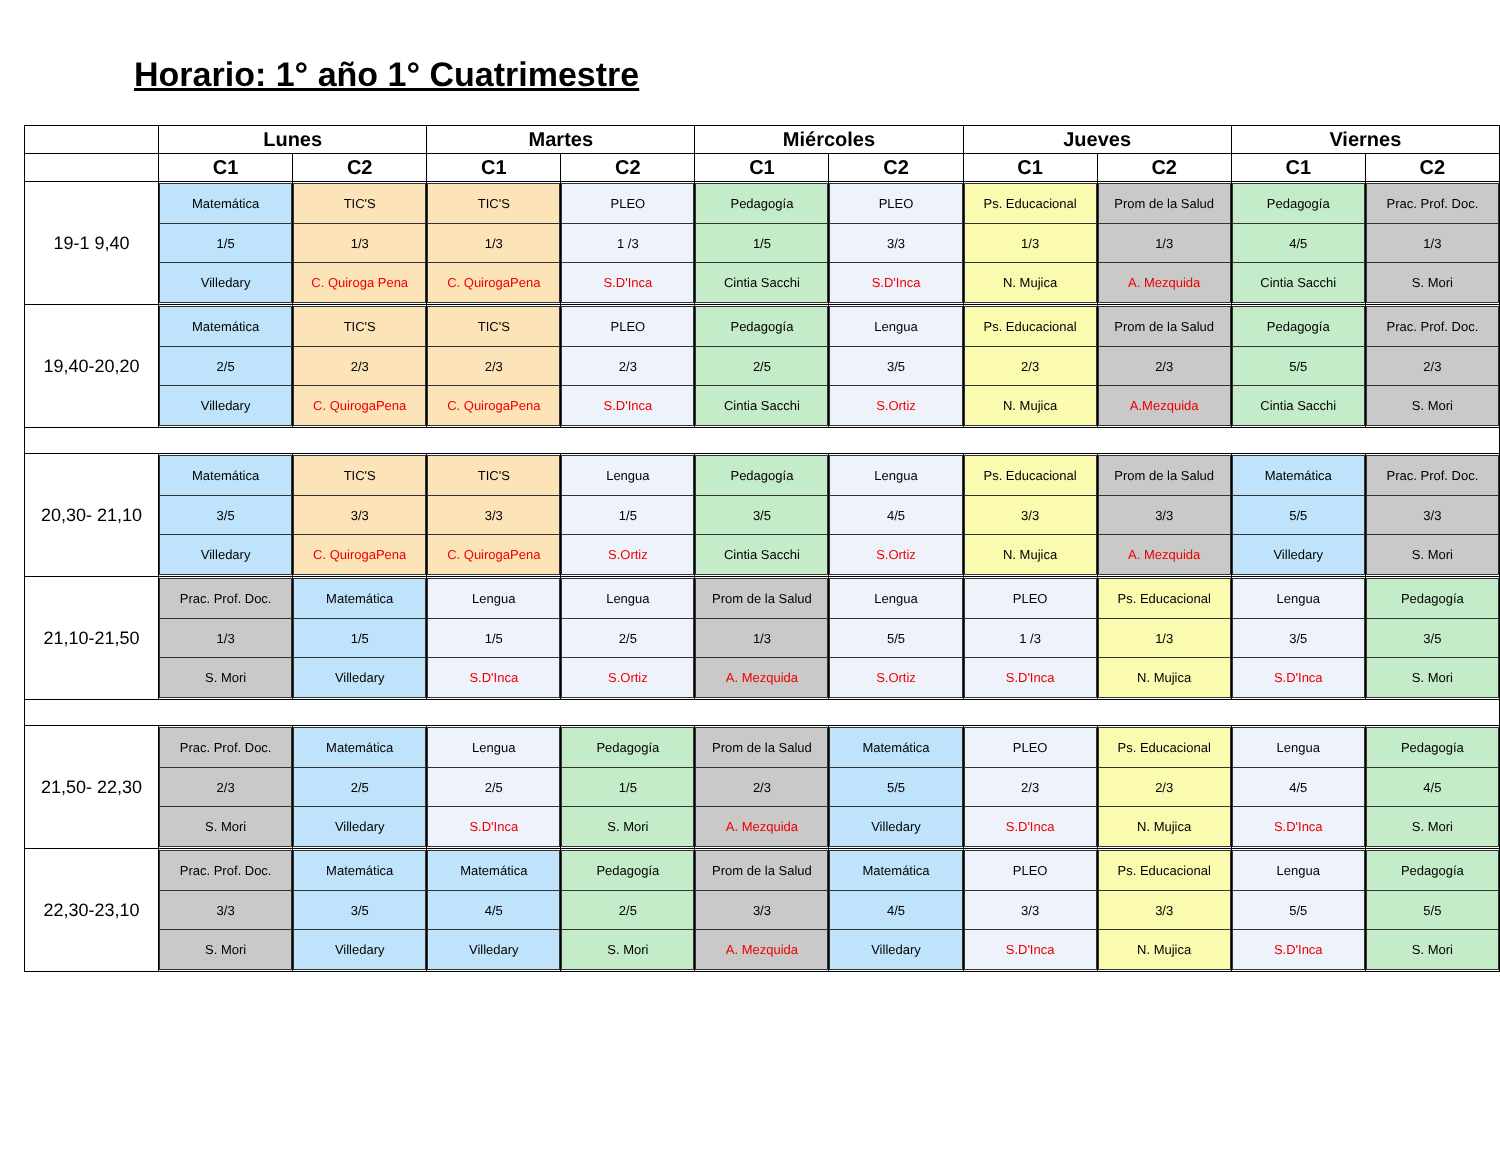Horario: 1° año 1° Cuatrimestre
| | Lunes | | Martes | | Miércoles | | Jueves | | Viernes | |
| --- | --- | --- | --- | --- | --- | --- | --- | --- | --- | --- |
| | C1 | C2 | C1 | C2 | C1 | C2 | C1 | C2 | C1 | C2 |
| 19-1 9,40 | Matemática 1/5 Villedary | TIC'S 1/3 C. Quiroga Pena | TIC'S 1/3 C. QuirogaPena | PLEO 1 /3 S.D'Inca | Pedagogía 1/5 Cintia Sacchi | PLEO 3/3 S.D'Inca | Ps. Educacional 1/3 N. Mujica | Prom de la Salud 1/3 A. Mezquida | Pedagogía 4/5 Cintia Sacchi | Prac. Prof. Doc. 1/3 S. Mori |
| 19,40-20,20 | Matemática 2/5 Villedary | TIC'S 2/3 C. QuirogaPena | TIC'S 2/3 C. QuirogaPena | PLEO 2/3 S.D'Inca | Pedagogía 2/5 Cintia Sacchi | Lengua 3/5 S.Ortiz | Ps. Educacional 2/3 N. Mujica | Prom de la Salud 2/3 A.Mezquida | Pedagogía 5/5 Cintia Sacchi | Prac. Prof. Doc. 2/3 S. Mori |
| 20,30- 21,10 | Matemática 3/5 Villedary | TIC'S 3/3 C. QuirogaPena | TIC'S 3/3 C. QuirogaPena | Lengua 1/5 S.Ortiz | Pedagogía 3/5 Cintia Sacchi | Lengua 4/5 S.Ortiz | Ps. Educacional 3/3 N. Mujica | Prom de la Salud 3/3 A. Mezquida | Matemática 5/5 Villedary | Prac. Prof. Doc. 3/3 S. Mori |
| 21,10-21,50 | Prac. Prof. Doc. 1/3 S. Mori | Matemática 1/5 Villedary | Lengua 1/5 S.D'Inca | Lengua 2/5 S.Ortiz | Prom de la Salud 1/3 A. Mezquida | Lengua 5/5 S.Ortiz | PLEO 1 /3 S.D'Inca | Ps. Educacional 1/3 N. Mujica | Lengua 3/5 S.D'Inca | Pedagogía 3/5 S. Mori |
| 21,50- 22,30 | Prac. Prof. Doc. 2/3 S. Mori | Matemática 2/5 Villedary | Lengua 2/5 S.D'Inca | Pedagogía 1/5 S. Mori | Prom de la Salud 2/3 A. Mezquida | Matemática 5/5 Villedary | PLEO 2/3 S.D'Inca | Ps. Educacional 2/3 N. Mujica | Lengua 4/5 S.D'Inca | Pedagogía 4/5 S. Mori |
| 22,30-23,10 | Prac. Prof. Doc. 3/3 S. Mori | Matemática 3/5 Villedary | Matemática 4/5 Villedary | Pedagogía 2/5 S. Mori | Prom de la Salud 3/3 A. Mezquida | Matemática 4/5 Villedary | PLEO 3/3 S.D'Inca | Ps. Educacional 3/3 N. Mujica | Lengua 5/5 S.D'Inca | Pedagogía 5/5 S. Mori |